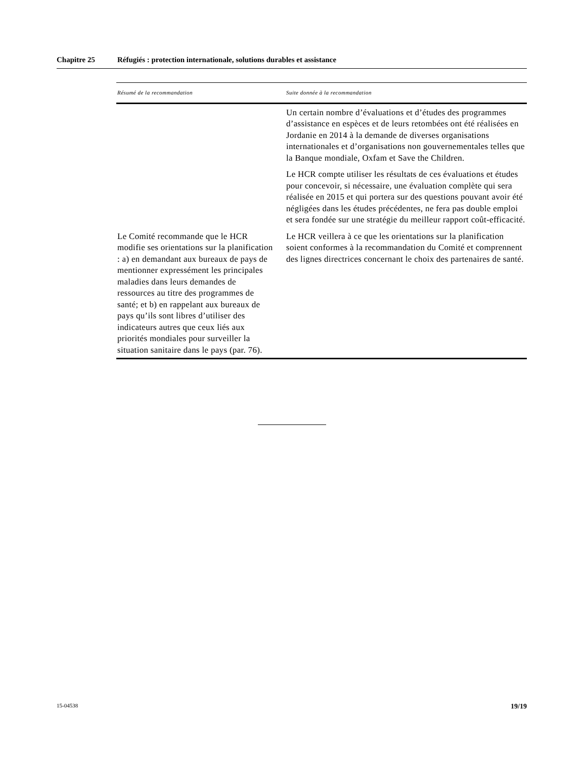Chapitre 25 Réfugiés : protection internationale, solutions durables et assistance
| Résumé de la recommandation | Suite donnée à la recommandation |
| --- | --- |
| | Un certain nombre d’évaluations et d’études des programmes d’assistance en espèces et de leurs retombées ont été réalisées en Jordanie en 2014 à la demande de diverses organisations internationales et d’organisations non gouvernementales telles que la Banque mondiale, Oxfam et Save the Children. Le HCR compte utiliser les résultats de ces évaluations et études pour concevoir, si nécessaire, une évaluation complète qui sera réalisée en 2015 et qui portera sur des questions pouvant avoir été négligées dans les études précédentes, ne fera pas double emploi et sera fondée sur une stratégie du meilleur rapport coût-efficacité. |
| Le Comité recommande que le HCR modifie ses orientations sur la planification : a) en demandant aux bureaux de pays de mentionner expressément les principales maladies dans leurs demandes de ressources au titre des programmes de santé; et b) en rappelant aux bureaux de pays qu’ils sont libres d’utiliser des indicateurs autres que ceux liés aux priorités mondiales pour surveiller la situation sanitaire dans le pays (par. 76). | Le HCR veillera à ce que les orientations sur la planification soient conformes à la recommandation du Comité et comprennent des lignes directrices concernant le choix des partenaires de santé. |
15-04538 19/19